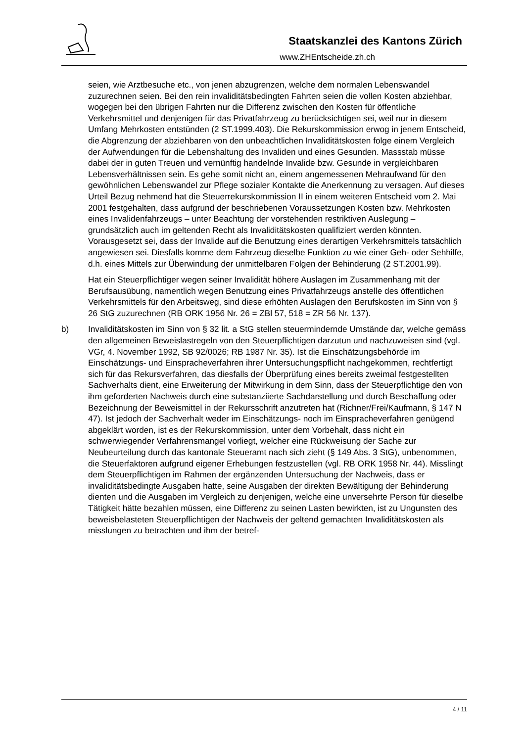Staatskanzlei des Kantons Zürich
www.ZHEntscheide.zh.ch
seien, wie Arztbesuche etc., von jenen abzugrenzen, welche dem normalen Lebenswandel zuzurechnen seien. Bei den rein invaliditätsbedingten Fahrten seien die vollen Kosten abziehbar, wogegen bei den übrigen Fahrten nur die Differenz zwischen den Kosten für öffentliche Verkehrsmittel und denjenigen für das Privatfahrzeug zu berücksichtigen sei, weil nur in diesem Umfang Mehrkosten entstünden (2 ST.1999.403). Die Rekurskommission erwog in jenem Entscheid, die Abgrenzung der abziehbaren von den unbeachtlichen Invaliditätskosten folge einem Vergleich der Aufwendungen für die Lebenshaltung des Invaliden und eines Gesunden. Massstab müsse dabei der in guten Treuen und vernünftig handelnde Invalide bzw. Gesunde in vergleichbaren Lebensverhältnissen sein. Es gehe somit nicht an, einem angemessenen Mehraufwand für den gewöhnlichen Lebenswandel zur Pflege sozialer Kontakte die Anerkennung zu versagen. Auf dieses Urteil Bezug nehmend hat die Steuerrekurskommission II in einem weiteren Entscheid vom 2. Mai 2001 festgehalten, dass aufgrund der beschriebenen Voraussetzungen Kosten bzw. Mehrkosten eines Invalidenfahrzeugs – unter Beachtung der vorstehenden restriktiven Auslegung – grundsätzlich auch im geltenden Recht als Invaliditätskosten qualifiziert werden könnten. Vorausgesetzt sei, dass der Invalide auf die Benutzung eines derartigen Verkehrsmittels tatsächlich angewiesen sei. Diesfalls komme dem Fahrzeug dieselbe Funktion zu wie einer Geh- oder Sehhilfe, d.h. eines Mittels zur Überwindung der unmittelbaren Folgen der Behinderung (2 ST.2001.99).
Hat ein Steuerpflichtiger wegen seiner Invalidität höhere Auslagen im Zusammenhang mit der Berufsausübung, namentlich wegen Benutzung eines Privatfahrzeugs anstelle des öffentlichen Verkehrsmittels für den Arbeitsweg, sind diese erhöhten Auslagen den Berufskosten im Sinn von § 26 StG zuzurechnen (RB ORK 1956 Nr. 26 = ZBl 57, 518 = ZR 56 Nr. 137).
b) Invaliditätskosten im Sinn von § 32 lit. a StG stellen steuermindernde Umstände dar, welche gemäss den allgemeinen Beweislastregeln von den Steuerpflichtigen darzutun und nachzuweisen sind (vgl. VGr, 4. November 1992, SB 92/0026; RB 1987 Nr. 35). Ist die Einschätzungsbehörde im Einschätzungs- und Einspracheverfahren ihrer Untersuchungspflicht nachgekommen, rechtfertigt sich für das Rekursverfahren, das diesfalls der Überprüfung eines bereits zweimal festgestellten Sachverhalts dient, eine Erweiterung der Mitwirkung in dem Sinn, dass der Steuerpflichtige den von ihm geforderten Nachweis durch eine substanziierte Sachdarstellung und durch Beschaffung oder Bezeichnung der Beweismittel in der Rekursschrift anzutreten hat (Richner/Frei/Kaufmann, § 147 N 47). Ist jedoch der Sachverhalt weder im Einschätzungs- noch im Einspracheverfahren genügend abgeklärt worden, ist es der Rekurskommission, unter dem Vorbehalt, dass nicht ein schwerwiegender Verfahrensmangel vorliegt, welcher eine Rückweisung der Sache zur Neubeurteilung durch das kantonale Steueramt nach sich zieht (§ 149 Abs. 3 StG), unbenommen, die Steuerfaktoren aufgrund eigener Erhebungen festzustellen (vgl. RB ORK 1958 Nr. 44). Misslingt dem Steuerpflichtigen im Rahmen der ergänzenden Untersuchung der Nachweis, dass er invaliditätsbedingte Ausgaben hatte, seine Ausgaben der direkten Bewältigung der Behinderung dienten und die Ausgaben im Vergleich zu denjenigen, welche eine unversehrte Person für dieselbe Tätigkeit hätte bezahlen müssen, eine Differenz zu seinen Lasten bewirkten, ist zu Ungunsten des beweisbelasteten Steuerpflichtigen der Nachweis der geltend gemachten Invaliditätskosten als misslungen zu betrachten und ihm der betref-
4 / 11